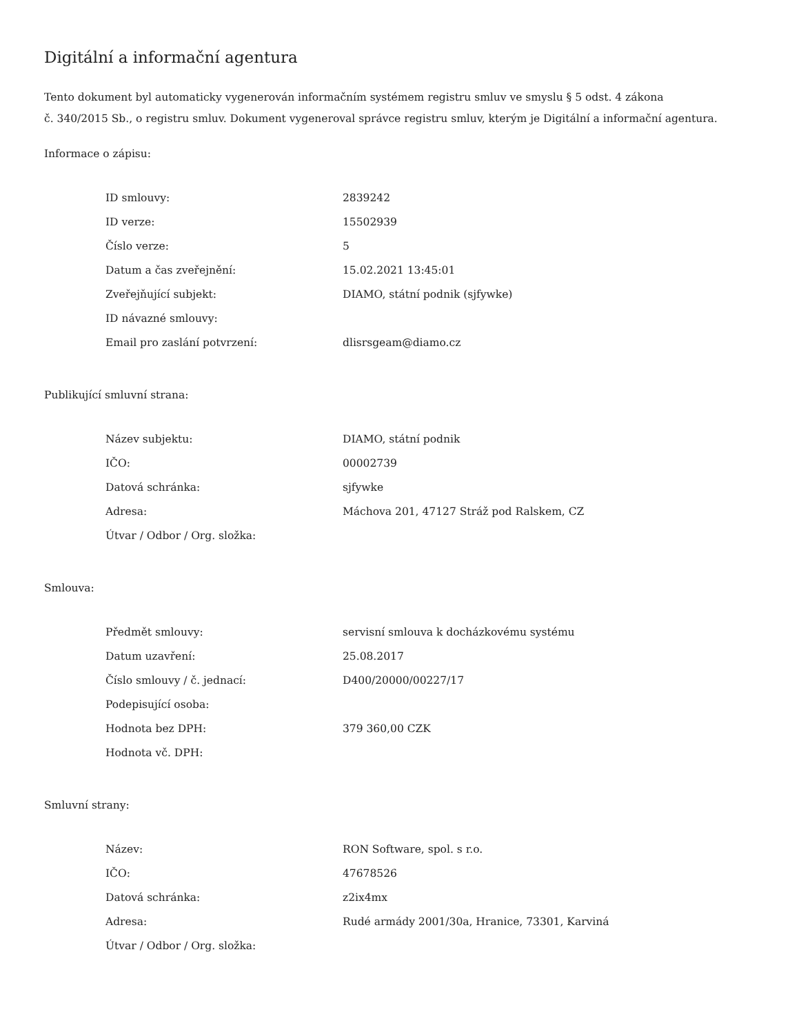Digitální a informační agentura
Tento dokument byl automaticky vygenerován informačním systémem registru smluv ve smyslu § 5 odst. 4 zákona
č. 340/2015 Sb., o registru smluv. Dokument vygeneroval správce registru smluv, kterým je Digitální a informační agentura.
Informace o zápisu:
| ID smlouvy: | 2839242 |
| ID verze: | 15502939 |
| Číslo verze: | 5 |
| Datum a čas zveřejnění: | 15.02.2021 13:45:01 |
| Zveřejňující subjekt: | DIAMO, státní podnik (sjfywke) |
| ID návazné smlouvy: | |
| Email pro zaslání potvrzení: | dlisrsgeam@diamo.cz |
Publikující smluvní strana:
| Název subjektu: | DIAMO, státní podnik |
| IČO: | 00002739 |
| Datová schránka: | sjfywke |
| Adresa: | Máchova 201, 47127 Stráž pod Ralskem, CZ |
| Útvar / Odbor / Org. složka: | |
Smlouva:
| Předmět smlouvy: | servisní smlouva k docházkovému systému |
| Datum uzavření: | 25.08.2017 |
| Číslo smlouvy / č. jednací: | D400/20000/00227/17 |
| Podepisující osoba: | |
| Hodnota bez DPH: | 379 360,00 CZK |
| Hodnota vč. DPH: | |
Smluvní strany:
| Název: | RON Software, spol. s r.o. |
| IČO: | 47678526 |
| Datová schránka: | z2ix4mx |
| Adresa: | Rudé armády 2001/30a, Hranice, 73301, Karviná |
| Útvar / Odbor / Org. složka: | |